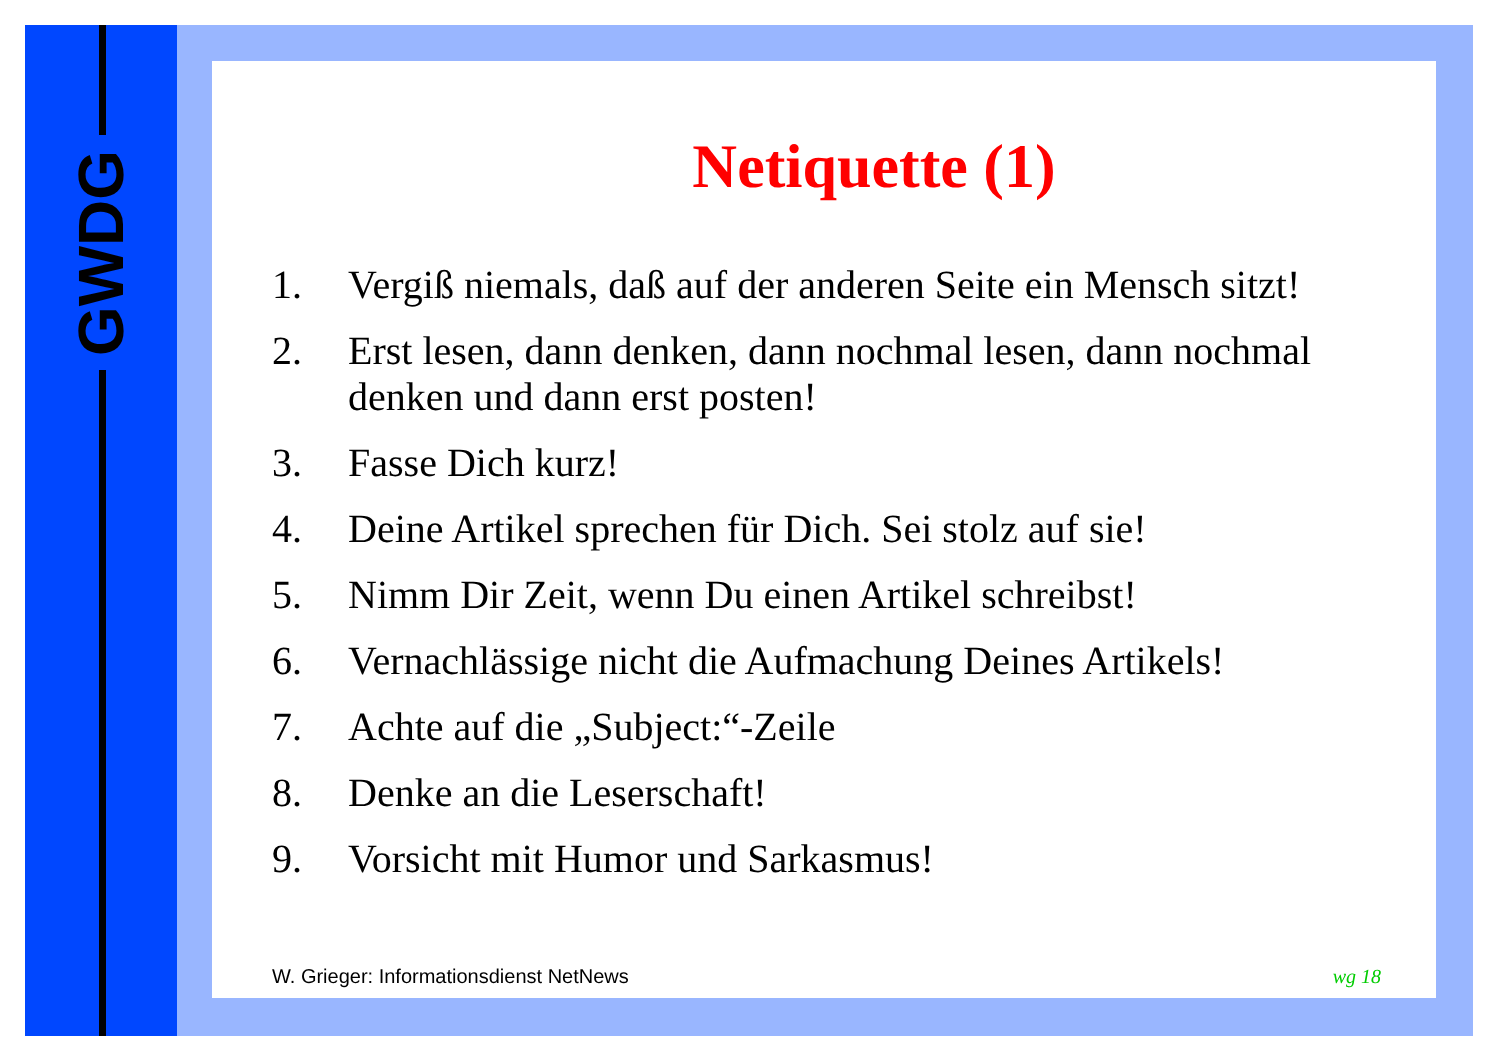GWDG
Netiquette (1)
1. Vergiß niemals, daß auf der anderen Seite ein Mensch sitzt!
2. Erst lesen, dann denken, dann nochmal lesen, dann nochmal denken und dann erst posten!
3. Fasse Dich kurz!
4. Deine Artikel sprechen für Dich. Sei stolz auf sie!
5. Nimm Dir Zeit, wenn Du einen Artikel schreibst!
6. Vernachlässige nicht die Aufmachung Deines Artikels!
7. Achte auf die „Subject:“-Zeile
8. Denke an die Leserschaft!
9. Vorsicht mit Humor und Sarkasmus!
W. Grieger: Informationsdienst NetNews wg 18